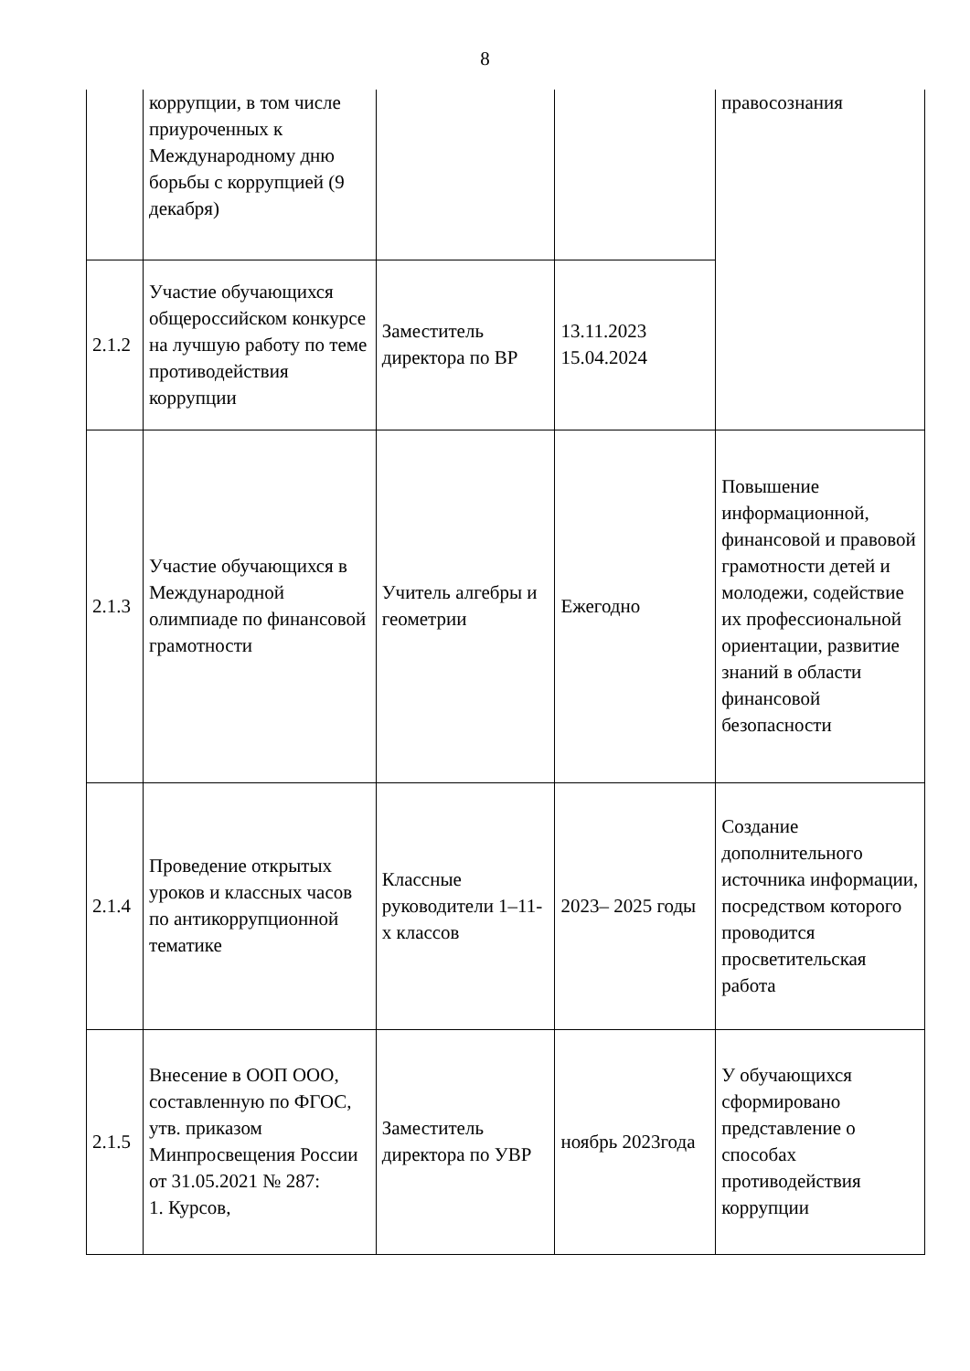8
| | коррупции, в том числе приуроченных к Международному дню борьбы с коррупцией (9 декабря) | | | правосознания |
| 2.1.2 | Участие обучающихся общероссийском конкурсе на лучшую работу по теме противодействия коррупции | Заместитель директора по ВР | 13.11.2023 15.04.2024 | |
| 2.1.3 | Участие обучающихся в Международной олимпиаде по финансовой грамотности | Учитель алгебры и геометрии | Ежегодно | Повышение информационной, финансовой и правовой грамотности детей и молодежи, содействие их профессиональной ориентации, развитие знаний в области финансовой безопасности |
| 2.1.4 | Проведение открытых уроков и классных часов по антикоррупционной тематике | Классные руководители 1–11-х классов | 2023– 2025 годы | Создание дополнительного источника информации, посредством которого проводится просветительская работа |
| 2.1.5 | Внесение в ООП ООО, составленную по ФГОС, утв. приказом Минпросвещения России от 31.05.2021 № 287: 1. Курсов, | Заместитель директора по УВР | ноябрь 2023года | У обучающихся сформировано представление о способах противодействия коррупции |